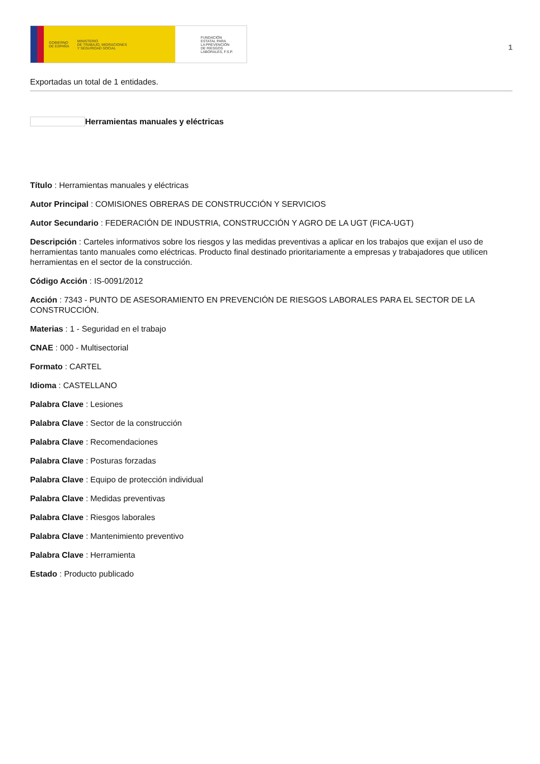GOBIERNO
DE ESPAÑA MINISTERIO
DE TRABAJO, MIGRACIONES
Y SEGURIDAD SOCIAL
FUNDACIÓN
ESTATAL PARA
LA PREVENCIÓN
DE RIESGOS
LABORALES, F.S.P.
1
Exportadas un total de 1 entidades.
Herramientas manuales y eléctricas
Título : Herramientas manuales y eléctricas
Autor Principal : COMISIONES OBRERAS DE CONSTRUCCIÓN Y SERVICIOS
Autor Secundario : FEDERACIÓN DE INDUSTRIA, CONSTRUCCIÓN Y AGRO DE LA UGT (FICA-UGT)
Descripción : Carteles informativos sobre los riesgos y las medidas preventivas a aplicar en los trabajos que exijan el uso de herramientas tanto manuales como eléctricas. Producto final destinado prioritariamente a empresas y trabajadores que utilicen herramientas en el sector de la construcción.
Código Acción : IS-0091/2012
Acción : 7343 - PUNTO DE ASESORAMIENTO EN PREVENCIÓN DE RIESGOS LABORALES PARA EL SECTOR DE LA CONSTRUCCIÓN.
Materias : 1 - Seguridad en el trabajo
CNAE : 000 - Multisectorial
Formato : CARTEL
Idioma : CASTELLANO
Palabra Clave : Lesiones
Palabra Clave : Sector de la construcción
Palabra Clave : Recomendaciones
Palabra Clave : Posturas forzadas
Palabra Clave : Equipo de protección individual
Palabra Clave : Medidas preventivas
Palabra Clave : Riesgos laborales
Palabra Clave : Mantenimiento preventivo
Palabra Clave : Herramienta
Estado : Producto publicado